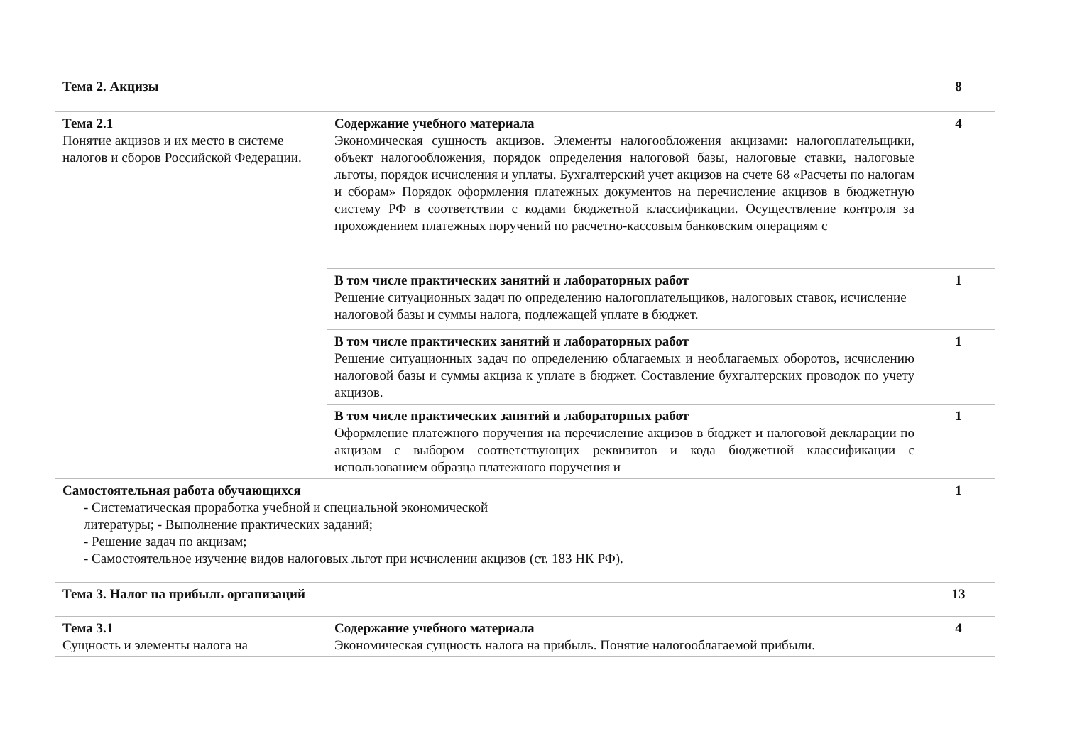| Тема 2. Акцизы | | 8 |
| Тема 2.1 Понятие акцизов и их место в системе налогов и сборов Российской Федерации. | Содержание учебного материала Экономическая сущность акцизов. Элементы налогообложения акцизами: налогоплательщики, объект налогообложения, порядок определения налоговой базы, налоговые ставки, налоговые льготы, порядок исчисления и уплаты. Бухгалтерский учет акцизов на счете 68 «Расчеты по налогам и сборам» Порядок оформления платежных документов на перечисление акцизов в бюджетную систему РФ в соответствии с кодами бюджетной классификации. Осуществление контроля за прохождением платежных поручений по расчетно-кассовым банковским операциям с | 4 |
| | В том числе практических занятий и лабораторных работ Решение ситуационных задач по определению налогоплательщиков, налоговых ставок, исчисление налоговой базы и суммы налога, подлежащей уплате в бюджет. | 1 |
| | В том числе практических занятий и лабораторных работ Решение ситуационных задач по определению облагаемых и необлагаемых оборотов, исчислению налоговой базы и суммы акциза к уплате в бюджет. Составление бухгалтерских проводок по учету акцизов. | 1 |
| | В том числе практических занятий и лабораторных работ Оформление платежного поручения на перечисление акцизов в бюджет и налоговой декларации по акцизам с выбором соответствующих реквизитов и кода бюджетной классификации с использованием образца платежного поручения и | 1 |
| Самостоятельная работа обучающихся - Систематическая проработка учебной и специальной экономической литературы; - Выполнение практических заданий; - Решение задач по акцизам; - Самостоятельное изучение видов налоговых льгот при исчислении акцизов (ст. 183 НК РФ). | | 1 |
| Тема 3. Налог на прибыль организаций | | 13 |
| Тема 3.1 Сущность и элементы налога на | Содержание учебного материала Экономическая сущность налога на прибыль. Понятие налогооблагаемой прибыли. | 4 |